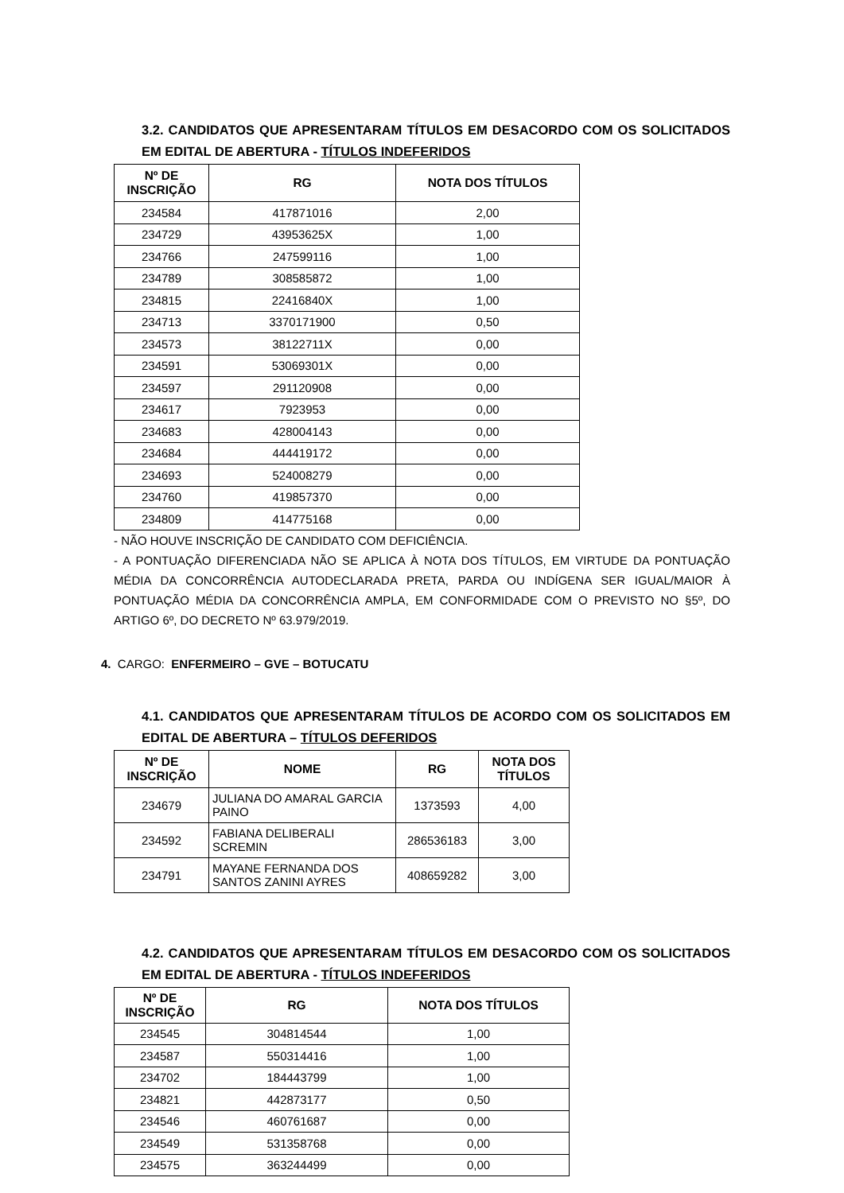3.2. CANDIDATOS QUE APRESENTARAM TÍTULOS EM DESACORDO COM OS SOLICITADOS EM EDITAL DE ABERTURA - TÍTULOS INDEFERIDOS
| Nº DE INSCRIÇÃO | RG | NOTA DOS TÍTULOS |
| --- | --- | --- |
| 234584 | 417871016 | 2,00 |
| 234729 | 43953625X | 1,00 |
| 234766 | 247599116 | 1,00 |
| 234789 | 308585872 | 1,00 |
| 234815 | 22416840X | 1,00 |
| 234713 | 3370171900 | 0,50 |
| 234573 | 38122711X | 0,00 |
| 234591 | 53069301X | 0,00 |
| 234597 | 291120908 | 0,00 |
| 234617 | 7923953 | 0,00 |
| 234683 | 428004143 | 0,00 |
| 234684 | 444419172 | 0,00 |
| 234693 | 524008279 | 0,00 |
| 234760 | 419857370 | 0,00 |
| 234809 | 414775168 | 0,00 |
- NÃO HOUVE INSCRIÇÃO DE CANDIDATO COM DEFICIÊNCIA.
- A PONTUAÇÃO DIFERENCIADA NÃO SE APLICA À NOTA DOS TÍTULOS, EM VIRTUDE DA PONTUAÇÃO MÉDIA DA CONCORRÊNCIA AUTODECLARADA PRETA, PARDA OU INDÍGENA SER IGUAL/MAIOR À PONTUAÇÃO MÉDIA DA CONCORRÊNCIA AMPLA, EM CONFORMIDADE COM O PREVISTO NO §5º, DO ARTIGO 6º, DO DECRETO Nº 63.979/2019.
4. CARGO: ENFERMEIRO – GVE – BOTUCATU
4.1. CANDIDATOS QUE APRESENTARAM TÍTULOS DE ACORDO COM OS SOLICITADOS EM EDITAL DE ABERTURA – TÍTULOS DEFERIDOS
| Nº DE INSCRIÇÃO | NOME | RG | NOTA DOS TÍTULOS |
| --- | --- | --- | --- |
| 234679 | JULIANA DO AMARAL GARCIA PAINO | 1373593 | 4,00 |
| 234592 | FABIANA DELIBERALI SCREMIN | 286536183 | 3,00 |
| 234791 | MAYANE FERNANDA DOS SANTOS ZANINI AYRES | 408659282 | 3,00 |
4.2. CANDIDATOS QUE APRESENTARAM TÍTULOS EM DESACORDO COM OS SOLICITADOS EM EDITAL DE ABERTURA - TÍTULOS INDEFERIDOS
| Nº DE INSCRIÇÃO | RG | NOTA DOS TÍTULOS |
| --- | --- | --- |
| 234545 | 304814544 | 1,00 |
| 234587 | 550314416 | 1,00 |
| 234702 | 184443799 | 1,00 |
| 234821 | 442873177 | 0,50 |
| 234546 | 460761687 | 0,00 |
| 234549 | 531358768 | 0,00 |
| 234575 | 363244499 | 0,00 |